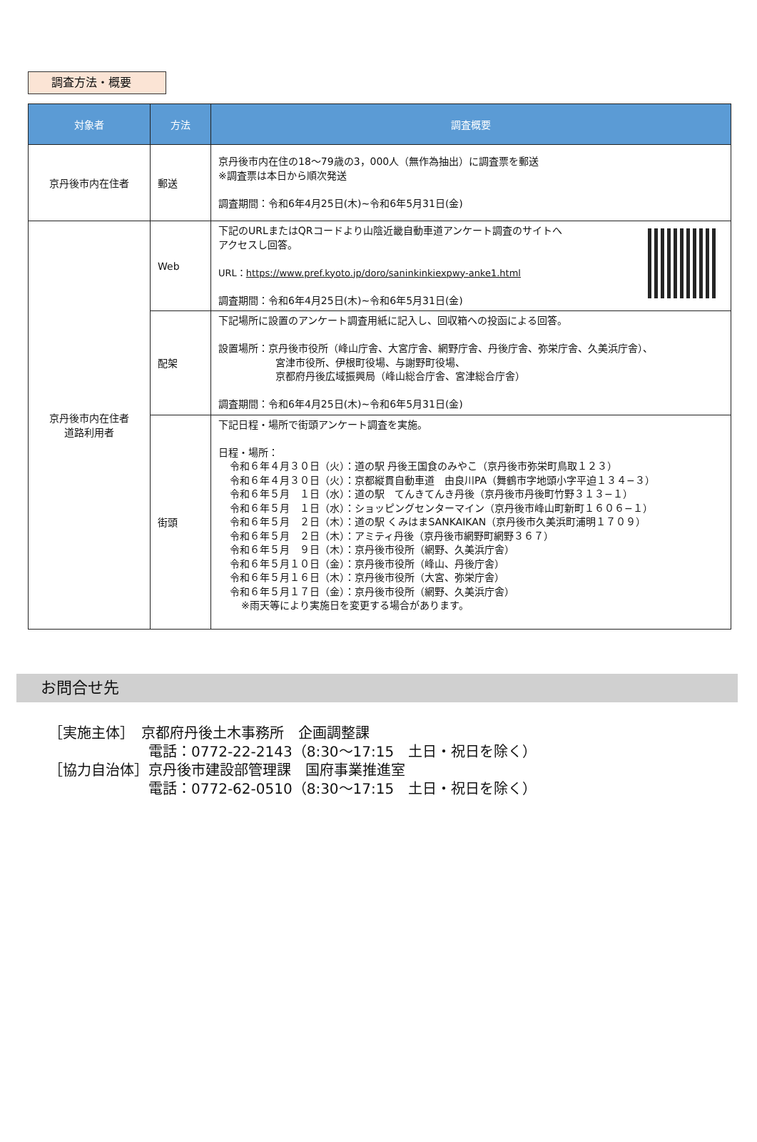調査方法・概要
| 対象者 | 方法 | 調査概要 |
| --- | --- | --- |
| 京丹後市内在住者 | 郵送 | 京丹後市内在住の18～79歳の3，000人（無作為抽出）に調査票を郵送 ※調査票は本日から順次発送 調査期間：令和6年4月25日(木)~令和6年5月31日(金) |
| 京丹後市内在住者 道路利用者 | Web | 下記のURLまたはQRコードより山陰近畿自動車道アンケート調査のサイトへ アクセスし回答。 URL： https://www.pref.kyoto.jp/doro/saninkinkiexpwy-anke1.html 調査期間：令和6年4月25日(木)~令和6年5月31日(金) |
| | 配架 | 下記場所に設置のアンケート調査用紙に記入し、回収箱への投函による回答。 設置場所：京丹後市役所（峰山庁舎、大宮庁舎、網野庁舎、丹後庁舎、弥栄庁舎、久美浜庁舎）、 宮津市役所、伊根町役場、与謝野町役場、 京都府丹後広域振興局（峰山総合庁舎、宮津総合庁舎） 調査期間：令和6年4月25日(木)~令和6年5月31日(金) |
| | 街頭 | 下記日程・場所で街頭アンケート調査を実施。 日程・場所： 令和６年４月３０日（火）：道の駅 丹後王国食のみやこ（京丹後市弥栄町鳥取１２３） 令和６年４月３０日（火）：京都縦貫自動車道 由良川PA（舞鶴市字地頭小字平迫１３４−３） 令和６年５月 １日（水）：道の駅 てんきてんき丹後（京丹後市丹後町竹野３１３−１） 令和６年５月 １日（水）：ショッピングセンターマイン（京丹後市峰山町新町１６０６−１） 令和６年５月 ２日（木）：道の駅 くみはまSANKAIKAN（京丹後市久美浜町浦明１７０９） 令和６年５月 ２日（木）：アミティ丹後（京丹後市網野町網野３６７） 令和６年５月 ９日（木）：京丹後市役所（網野、久美浜庁舎） 令和６年５月１０日（金）：京丹後市役所（峰山、丹後庁舎） 令和６年５月１６日（木）：京丹後市役所（大宮、弥栄庁舎） 令和６年５月１７日（金）：京丹後市役所（網野、久美浜庁舎） ※雨天等により実施日を変更する場合があります。 |
お問合せ先
［実施主体］　京都府丹後土木事務所　企画調整課
　　　　　　　電話：0772-22-2143（8:30～17:15　土日・祝日を除く）
［協力自治体］京丹後市建設部管理課　国府事業推進室
　　　　　　　電話：0772-62-0510（8:30～17:15　土日・祝日を除く）